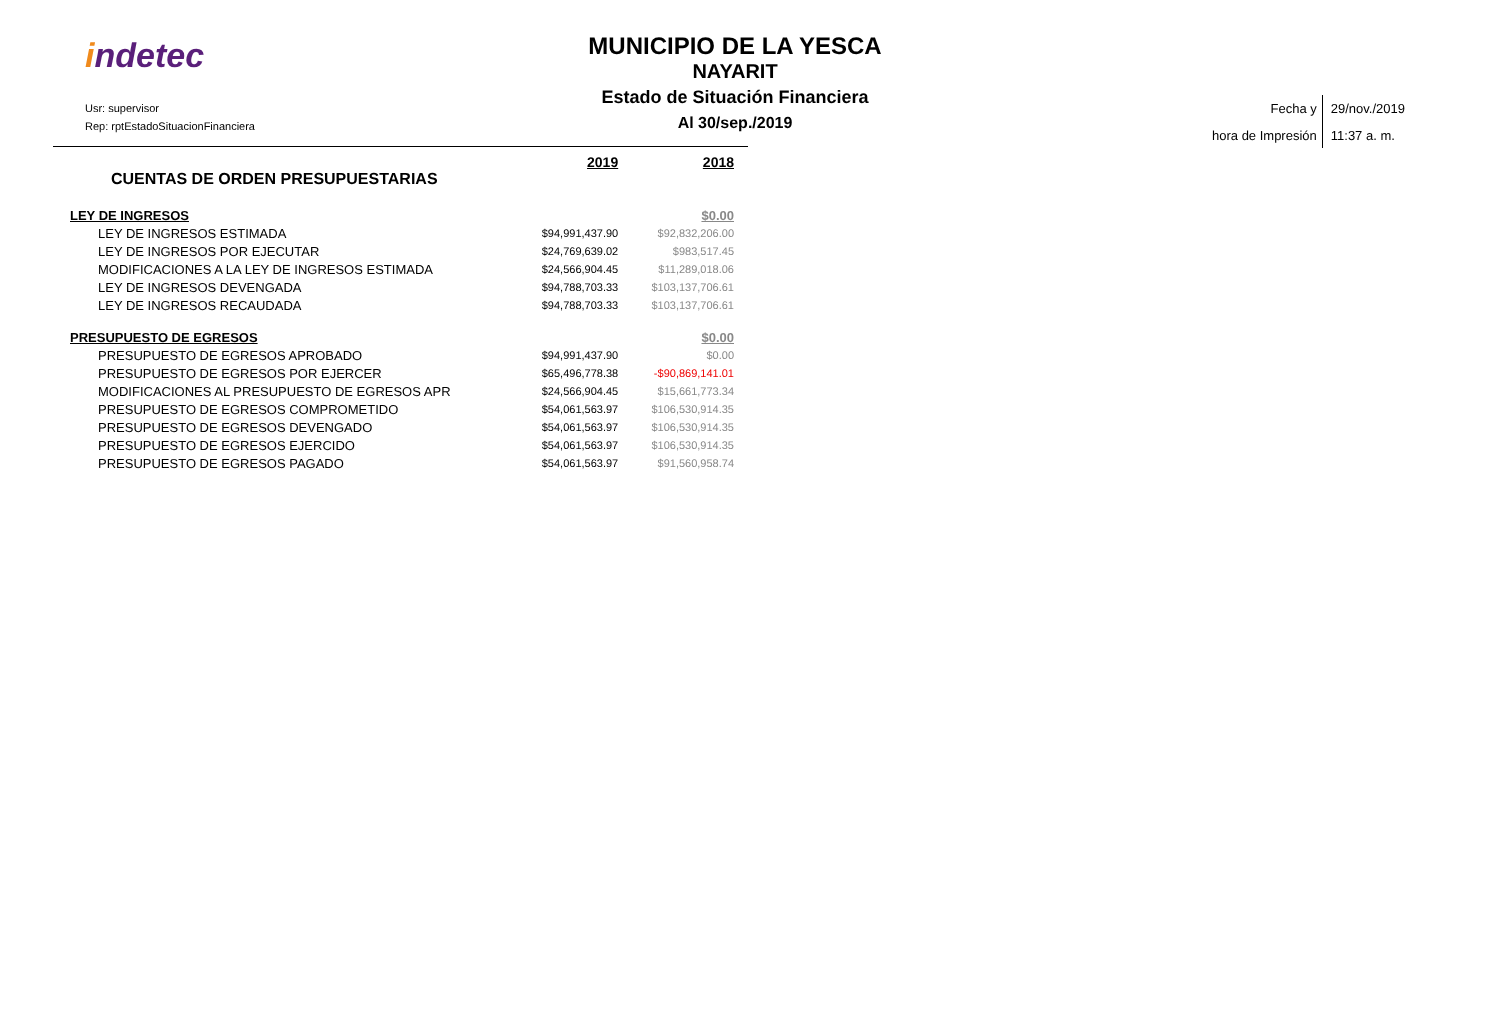indetec
Usr: supervisor
Rep: rptEstadoSituacionFinanciera
MUNICIPIO DE LA YESCA
NAYARIT
Estado de Situación Financiera
Al 30/sep./2019
Fecha y
hora de Impresión
29/nov./2019
11:37 a. m.
| CUENTAS DE ORDEN PRESUPUESTARIAS | 2019 | 2018 |
| --- | --- | --- |
| LEY DE INGRESOS | | $0.00 |
| LEY DE INGRESOS ESTIMADA | $94,991,437.90 | $92,832,206.00 |
| LEY DE INGRESOS POR EJECUTAR | $24,769,639.02 | $983,517.45 |
| MODIFICACIONES A LA LEY DE INGRESOS ESTIMADA | $24,566,904.45 | $11,289,018.06 |
| LEY DE INGRESOS DEVENGADA | $94,788,703.33 | $103,137,706.61 |
| LEY DE INGRESOS RECAUDADA | $94,788,703.33 | $103,137,706.61 |
| PRESUPUESTO DE EGRESOS | | $0.00 |
| PRESUPUESTO DE EGRESOS APROBADO | $94,991,437.90 | $0.00 |
| PRESUPUESTO DE EGRESOS POR EJERCER | $65,496,778.38 | -$90,869,141.01 |
| MODIFICACIONES AL PRESUPUESTO DE EGRESOS APR | $24,566,904.45 | $15,661,773.34 |
| PRESUPUESTO DE EGRESOS COMPROMETIDO | $54,061,563.97 | $106,530,914.35 |
| PRESUPUESTO DE EGRESOS DEVENGADO | $54,061,563.97 | $106,530,914.35 |
| PRESUPUESTO DE EGRESOS EJERCIDO | $54,061,563.97 | $106,530,914.35 |
| PRESUPUESTO DE EGRESOS PAGADO | $54,061,563.97 | $91,560,958.74 |